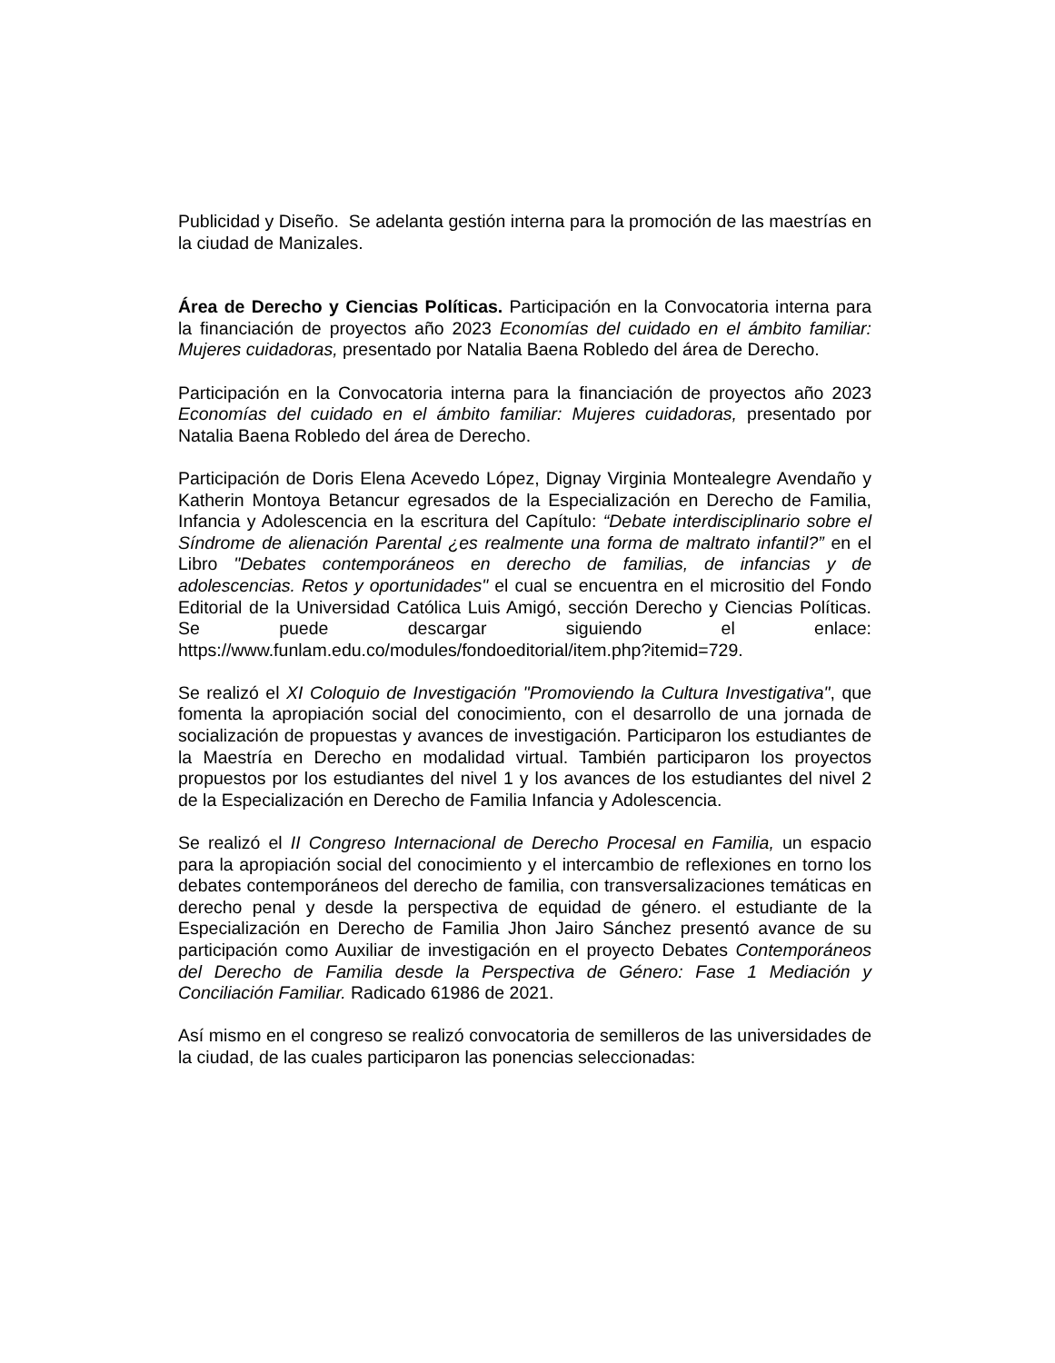Publicidad y Diseño. Se adelanta gestión interna para la promoción de las maestrías en la ciudad de Manizales.
Área de Derecho y Ciencias Políticas. Participación en la Convocatoria interna para la financiación de proyectos año 2023 Economías del cuidado en el ámbito familiar: Mujeres cuidadoras, presentado por Natalia Baena Robledo del área de Derecho.
Participación en la Convocatoria interna para la financiación de proyectos año 2023 Economías del cuidado en el ámbito familiar: Mujeres cuidadoras, presentado por Natalia Baena Robledo del área de Derecho.
Participación de Doris Elena Acevedo López, Dignay Virginia Montealegre Avendaño y Katherin Montoya Betancur egresados de la Especialización en Derecho de Familia, Infancia y Adolescencia en la escritura del Capítulo: “Debate interdisciplinario sobre el Síndrome de alienación Parental ¿es realmente una forma de maltrato infantil?” en el Libro "Debates contemporáneos en derecho de familias, de infancias y de adolescencias. Retos y oportunidades" el cual se encuentra en el micrositio del Fondo Editorial de la Universidad Católica Luis Amigó, sección Derecho y Ciencias Políticas. Se puede descargar siguiendo el enlace: https://www.funlam.edu.co/modules/fondoeditorial/item.php?itemid=729.
Se realizó el XI Coloquio de Investigación "Promoviendo la Cultura Investigativa", que fomenta la apropiación social del conocimiento, con el desarrollo de una jornada de socialización de propuestas y avances de investigación. Participaron los estudiantes de la Maestría en Derecho en modalidad virtual. También participaron los proyectos propuestos por los estudiantes del nivel 1 y los avances de los estudiantes del nivel 2 de la Especialización en Derecho de Familia Infancia y Adolescencia.
Se realizó el II Congreso Internacional de Derecho Procesal en Familia, un espacio para la apropiación social del conocimiento y el intercambio de reflexiones en torno los debates contemporáneos del derecho de familia, con transversalizaciones temáticas en derecho penal y desde la perspectiva de equidad de género. el estudiante de la Especialización en Derecho de Familia Jhon Jairo Sánchez presentó avance de su participación como Auxiliar de investigación en el proyecto Debates Contemporáneos del Derecho de Familia desde la Perspectiva de Género: Fase 1 Mediación y Conciliación Familiar. Radicado 61986 de 2021.
Así mismo en el congreso se realizó convocatoria de semilleros de las universidades de la ciudad, de las cuales participaron las ponencias seleccionadas: